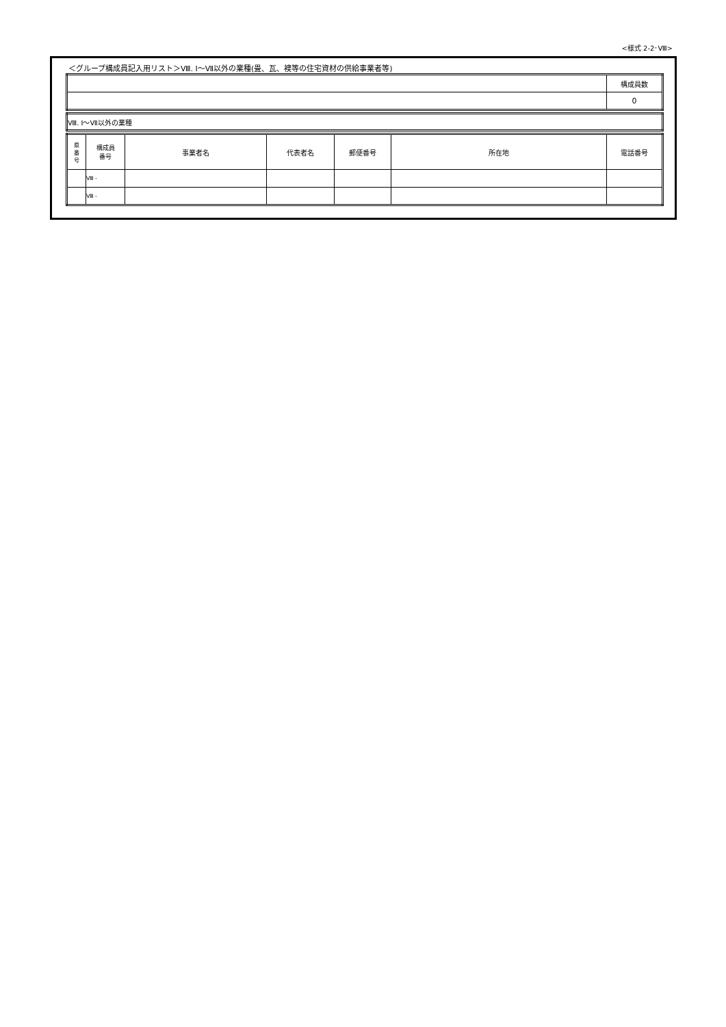<様式 2-2･Ⅷ>
＜グループ構成員記入用リスト＞Ⅷ. Ⅰ～Ⅶ以外の業種(畳、瓦、襖等の住宅資材の供給事業者等)
| | 構成員数 |
| | 0 |
| Ⅷ. Ⅰ～Ⅶ以外の業種 |
| 県 番 号 | 構成員 番号 | 事業者名 | 代表者名 | 郵便番号 | 所在地 | 電話番号 |
| --- | --- | --- | --- | --- | --- | --- |
| | Ⅷ - | | | | | |
| | Ⅷ - | | | | | |